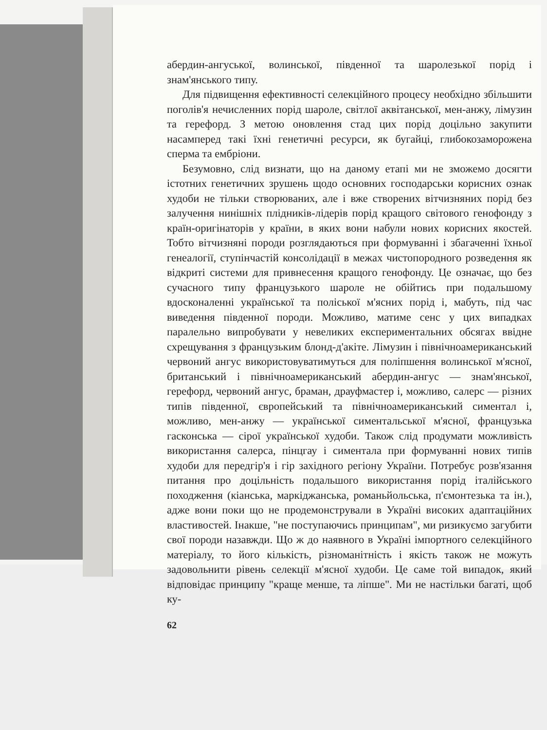абердин-ангуської, волинської, південної та шаролезької порід і знам'янського типу.
Для підвищення ефективності селекційного процесу необхідно збільшити поголів'я нечисленних порід шароле, світлої аквітанської, мен-анжу, лімузин та герефорд. З метою оновлення стад цих порід доцільно закупити насамперед такі їхні генетичні ресурси, як бугайці, глибокозаморожена сперма та ембріони.
Безумовно, слід визнати, що на даному етапі ми не зможемо досягти істотних генетичних зрушень щодо основних господарськи корисних ознак худоби не тільки створюваних, але і вже створених вітчизняних порід без залучення нинішніх плідників-лідерів порід кращого світового генофонду з країн-оригінаторів у країни, в яких вони набули нових корисних якостей. Тобто вітчизняні породи розглядаються при формуванні і збагаченні їхньої генеалогії, ступінчастій консолідації в межах чистопородного розведення як відкриті системи для привнесення кращого генофонду. Це означає, що без сучасного типу французького шароле не обійтись при подальшому вдосконаленні української та поліської м'ясних порід і, мабуть, під час виведення південної породи. Можливо, матиме сенс у цих випадках паралельно випробувати у невеликих експериментальних обсягах ввідне схрещування з французьким блонд-д'акіте. Лімузин і північноамериканський червоний ангус використовуватимуться для поліпшення волинської м'ясної, британський і північноамериканський абердин-ангус — знам'янської, герефорд, червоний ангус, браман, драуфмастер і, можливо, салерс — різних типів південної, європейський та північноамериканський симентал і, можливо, мен-анжу — української симентальської м'ясної, французька гасконська — сірої української худоби. Також слід продумати можливість використання салерса, пінцгау і симентала при формуванні нових типів худоби для передгір'я і гір західного регіону України. Потребує розв'язання питання про доцільність подальшого використання порід італійського походження (кіанська, маркіджанська, романьйольська, п'ємонтезька та ін.), адже вони поки що не продемонстрували в Україні високих адаптаційних властивостей. Інакше, "не поступаючись принципам", ми ризикуємо загубити свої породи назавжди. Що ж до наявного в Україні імпортного селекційного матеріалу, то його кількість, різноманітність і якість також не можуть задовольнити рівень селекції м'ясної худоби. Це саме той випадок, який відповідає принципу "краще менше, та ліпше". Ми не настільки багаті, щоб ку-
62